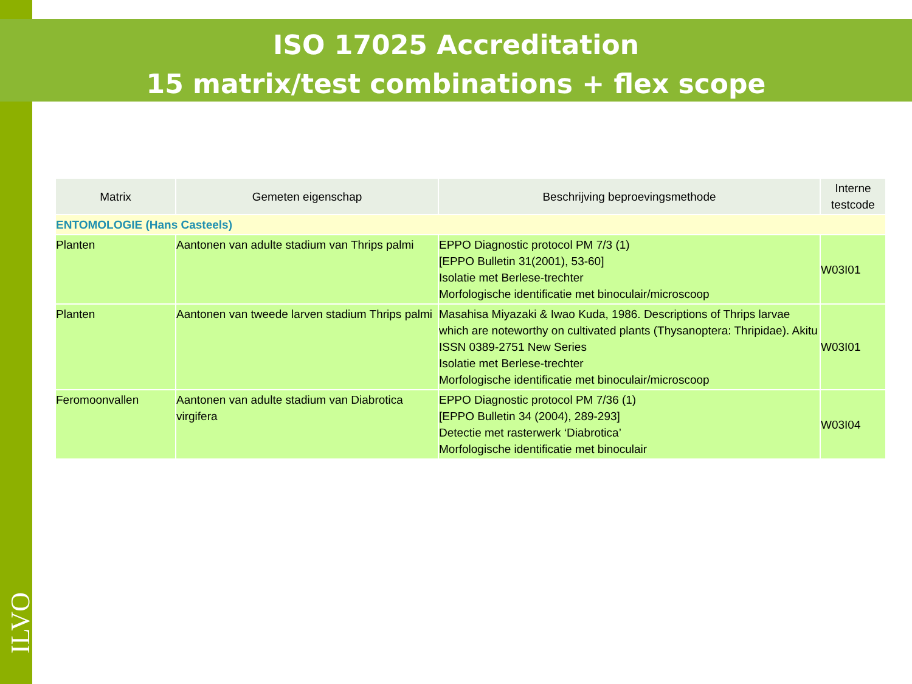ISO 17025 Accreditation
15 matrix/test combinations + flex scope
| Matrix | Gemeten eigenschap | Beschrijving beproevingsmethode | Interne testcode |
| --- | --- | --- | --- |
| ENTOMOLOGIE (Hans Casteels) | | | |
| Planten | Aantonen van adulte stadium van Thrips palmi | EPPO Diagnostic protocol PM 7/3 (1) [EPPO Bulletin 31(2001), 53-60] Isolatie met Berlese-trechter Morfologische identificatie met binoculair/microscoop | W03I01 |
| Planten | Aantonen van tweede larven stadium Thrips palmi | Masahisa Miyazaki & Iwao Kuda, 1986. Descriptions of Thrips larvae which are noteworthy on cultivated plants (Thysanoptera: Thripidae). Akitu ISSN 0389-2751 New Series Isolatie met Berlese-trechter Morfologische identificatie met binoculair/microscoop | W03I01 |
| Feromoonvallen | Aantonen van adulte stadium van Diabrotica virgifera | EPPO Diagnostic protocol PM 7/36 (1) [EPPO Bulletin 34 (2004), 289-293] Detectie met rasterwerk ‘Diabrotica’ Morfologische identificatie met binoculair | W03I04 |
ILVO